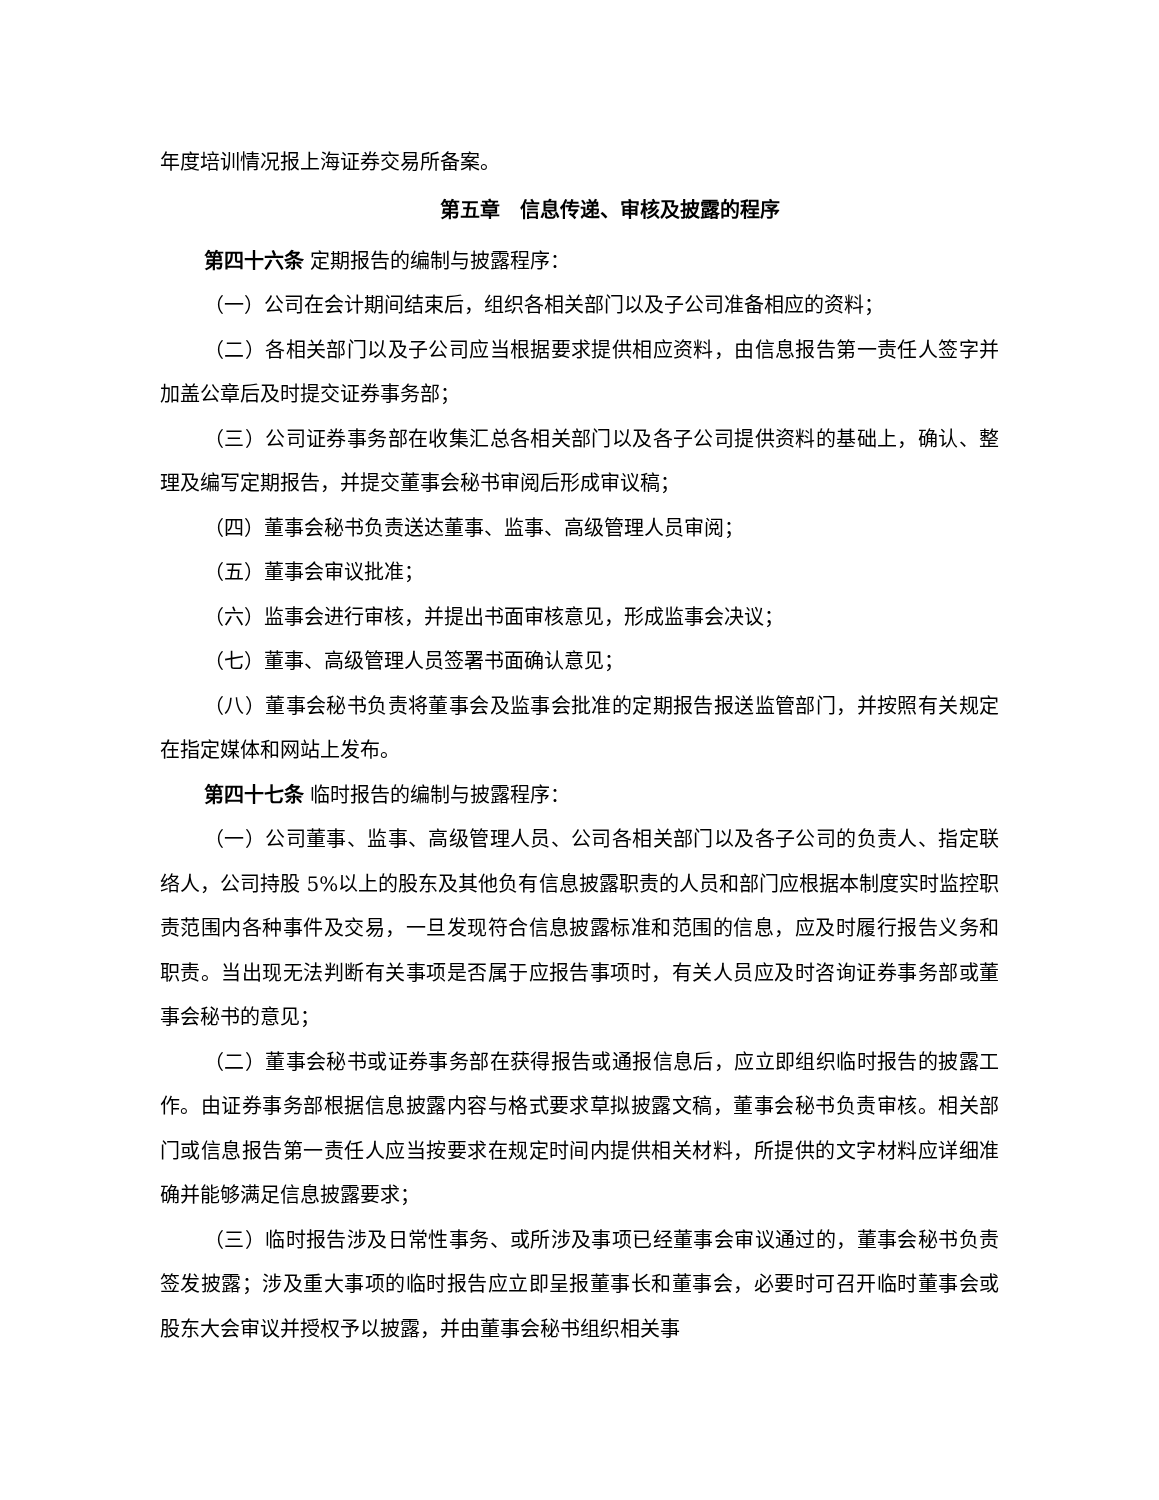年度培训情况报上海证券交易所备案。
第五章　信息传递、审核及披露的程序
第四十六条 定期报告的编制与披露程序：
（一）公司在会计期间结束后，组织各相关部门以及子公司准备相应的资料；
（二）各相关部门以及子公司应当根据要求提供相应资料，由信息报告第一责任人签字并加盖公章后及时提交证券事务部；
（三）公司证券事务部在收集汇总各相关部门以及各子公司提供资料的基础上，确认、整理及编写定期报告，并提交董事会秘书审阅后形成审议稿；
（四）董事会秘书负责送达董事、监事、高级管理人员审阅；
（五）董事会审议批准；
（六）监事会进行审核，并提出书面审核意见，形成监事会决议；
（七）董事、高级管理人员签署书面确认意见；
（八）董事会秘书负责将董事会及监事会批准的定期报告报送监管部门，并按照有关规定在指定媒体和网站上发布。
第四十七条 临时报告的编制与披露程序：
（一）公司董事、监事、高级管理人员、公司各相关部门以及各子公司的负责人、指定联络人，公司持股 5%以上的股东及其他负有信息披露职责的人员和部门应根据本制度实时监控职责范围内各种事件及交易，一旦发现符合信息披露标准和范围的信息，应及时履行报告义务和职责。当出现无法判断有关事项是否属于应报告事项时，有关人员应及时咨询证券事务部或董事会秘书的意见；
（二）董事会秘书或证券事务部在获得报告或通报信息后，应立即组织临时报告的披露工作。由证券事务部根据信息披露内容与格式要求草拟披露文稿，董事会秘书负责审核。相关部门或信息报告第一责任人应当按要求在规定时间内提供相关材料，所提供的文字材料应详细准确并能够满足信息披露要求；
（三）临时报告涉及日常性事务、或所涉及事项已经董事会审议通过的，董事会秘书负责签发披露；涉及重大事项的临时报告应立即呈报董事长和董事会，必要时可召开临时董事会或股东大会审议并授权予以披露，并由董事会秘书组织相关事